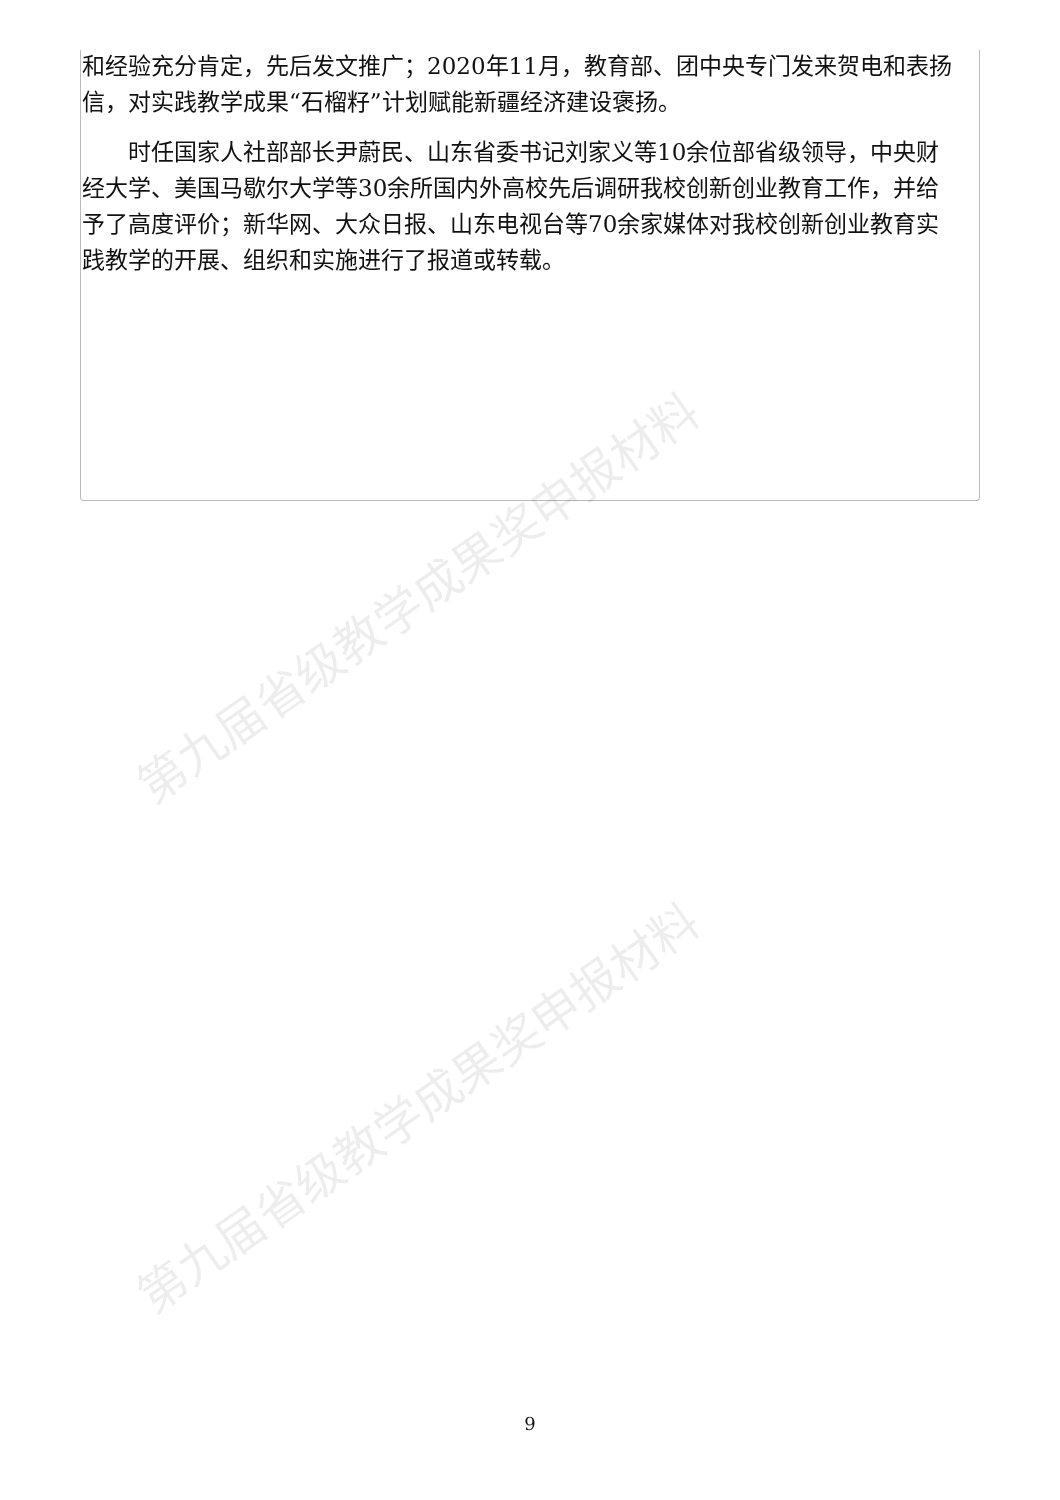第九届省级教学成果奖申报材料
第九届省级教学成果奖申报材料
和经验充分肯定，先后发文推广；2020年11月，教育部、团中央专门发来贺电和表扬信，对实践教学成果“石榴籽”计划赋能新疆经济建设褒扬。
　　时任国家人社部部长尹蔚民、山东省委书记刘家义等10余位部省级领导，中央财经大学、美国马歇尔大学等30余所国内外高校先后调研我校创新创业教育工作，并给予了高度评价；新华网、大众日报、山东电视台等70余家媒体对我校创新创业教育实践教学的开展、组织和实施进行了报道或转载。
9